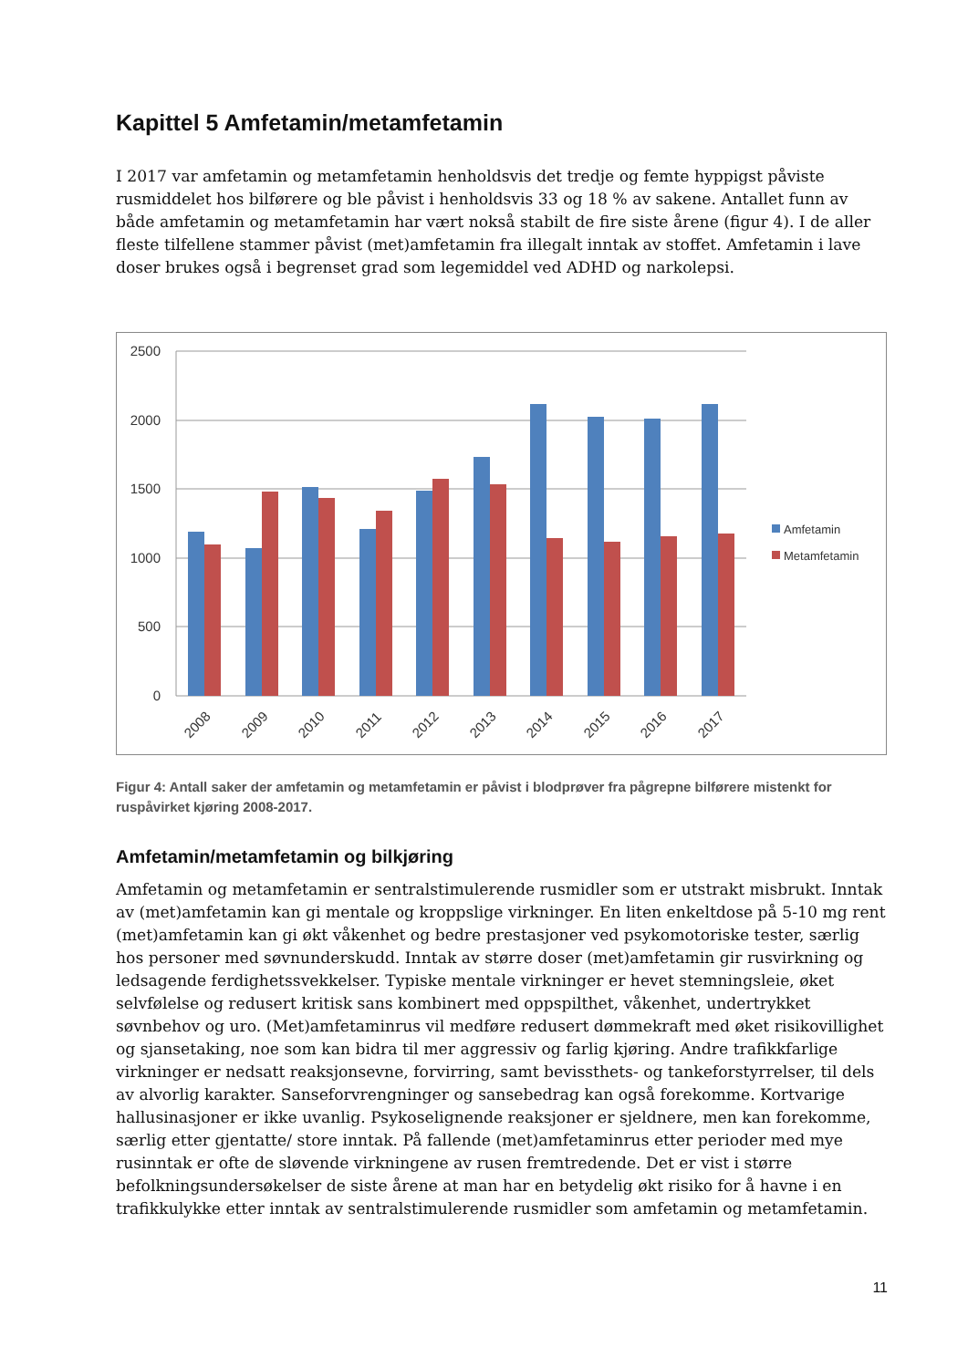Kapittel 5 Amfetamin/metamfetamin
I 2017 var amfetamin og metamfetamin henholdsvis det tredje og femte hyppigst påviste rusmiddelet hos bilførere og ble påvist i henholdsvis 33 og 18 % av sakene. Antallet funn av både amfetamin og metamfetamin har vært nokså stabilt de fire siste årene (figur 4). I de aller fleste tilfellene stammer påvist (met)amfetamin fra illegalt inntak av stoffet. Amfetamin i lave doser brukes også i begrenset grad som legemiddel ved ADHD og narkolepsi.
2500
2000
1500
1000
500
0
2008
2009
2010
2011
2012
2013
2014
2015
2016
2017
Amfetamin
Metamfetamin
Figur 4: Antall saker der amfetamin og metamfetamin er påvist i blodprøver fra pågrepne bilførere mistenkt for ruspåvirket kjøring 2008-2017.
Amfetamin/metamfetamin og bilkjøring
Amfetamin og metamfetamin er sentralstimulerende rusmidler som er utstrakt misbrukt. Inntak av (met)amfetamin kan gi mentale og kroppslige virkninger. En liten enkeltdose på 5-10 mg rent (met)amfetamin kan gi økt våkenhet og bedre prestasjoner ved psykomotoriske tester, særlig hos personer med søvnunderskudd. Inntak av større doser (met)amfetamin gir rusvirkning og ledsagende ferdighetssvekkelser. Typiske mentale virkninger er hevet stemningsleie, øket selvfølelse og redusert kritisk sans kombinert med oppspilthet, våkenhet, undertrykket søvnbehov og uro. (Met)amfetaminrus vil medføre redusert dømmekraft med øket risikovillighet og sjansetaking, noe som kan bidra til mer aggressiv og farlig kjøring. Andre trafikkfarlige virkninger er nedsatt reaksjonsevne, forvirring, samt bevissthets- og tankeforstyrrelser, til dels av alvorlig karakter. Sanseforvrengninger og sansebedrag kan også forekomme. Kortvarige hallusinasjoner er ikke uvanlig. Psykoselignende reaksjoner er sjeldnere, men kan forekomme, særlig etter gjentatte/ store inntak. På fallende (met)amfetaminrus etter perioder med mye rusinntak er ofte de sløvende virkningene av rusen fremtredende. Det er vist i større befolkningsundersøkelser de siste årene at man har en betydelig økt risiko for å havne i en trafikkulykke etter inntak av sentralstimulerende rusmidler som amfetamin og metamfetamin.
11